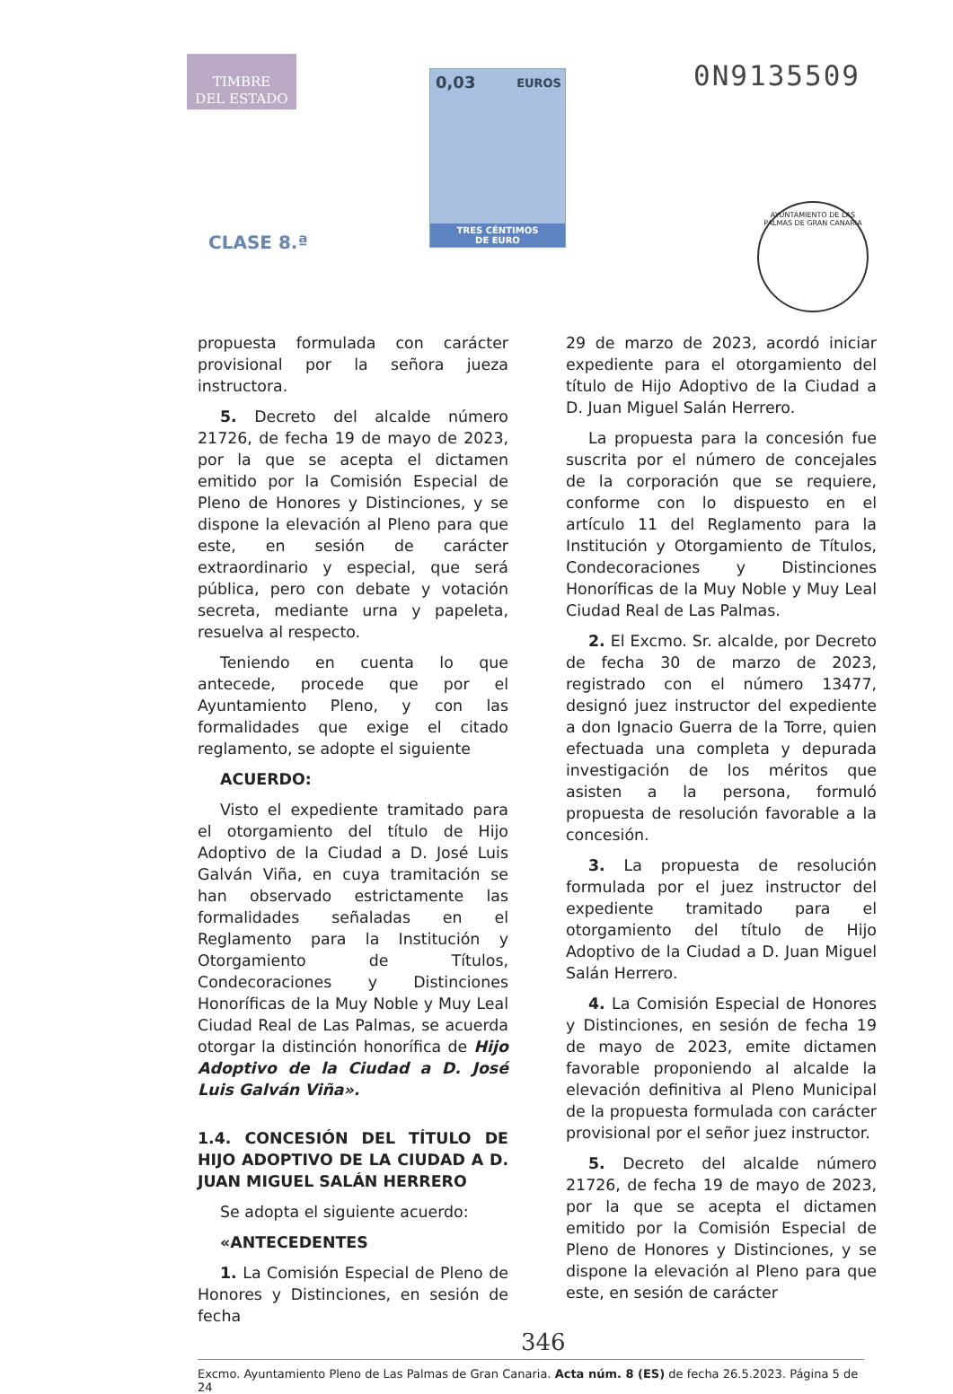TIMBRE
DEL ESTADO
CLASE 8.ª
0,03 EUROS
TRES CÉNTIMOS
DE EURO
0N9135509
AYUNTAMIENTO DE LAS PALMAS DE GRAN CANARIA
propuesta formulada con carácter provisional por la señora jueza instructora.
5. Decreto del alcalde número 21726, de fecha 19 de mayo de 2023, por la que se acepta el dictamen emitido por la Comisión Especial de Pleno de Honores y Distinciones, y se dispone la elevación al Pleno para que este, en sesión de carácter extraordinario y especial, que será pública, pero con debate y votación secreta, mediante urna y papeleta, resuelva al respecto.
Teniendo en cuenta lo que antecede, procede que por el Ayuntamiento Pleno, y con las formalidades que exige el citado reglamento, se adopte el siguiente
ACUERDO:
Visto el expediente tramitado para el otorgamiento del título de Hijo Adoptivo de la Ciudad a D. José Luis Galván Viña, en cuya tramitación se han observado estrictamente las formalidades señaladas en el Reglamento para la Institución y Otorgamiento de Títulos, Condecoraciones y Distinciones Honoríficas de la Muy Noble y Muy Leal Ciudad Real de Las Palmas, se acuerda otorgar la distinción honorífica de Hijo Adoptivo de la Ciudad a D. José Luis Galván Viña».
1.4. CONCESIÓN DEL TÍTULO DE HIJO ADOPTIVO DE LA CIUDAD A D. JUAN MIGUEL SALÁN HERRERO
Se adopta el siguiente acuerdo:
«ANTECEDENTES
1. La Comisión Especial de Pleno de Honores y Distinciones, en sesión de fecha
29 de marzo de 2023, acordó iniciar expediente para el otorgamiento del título de Hijo Adoptivo de la Ciudad a D. Juan Miguel Salán Herrero.
La propuesta para la concesión fue suscrita por el número de concejales de la corporación que se requiere, conforme con lo dispuesto en el artículo 11 del Reglamento para la Institución y Otorgamiento de Títulos, Condecoraciones y Distinciones Honoríficas de la Muy Noble y Muy Leal Ciudad Real de Las Palmas.
2. El Excmo. Sr. alcalde, por Decreto de fecha 30 de marzo de 2023, registrado con el número 13477, designó juez instructor del expediente a don Ignacio Guerra de la Torre, quien efectuada una completa y depurada investigación de los méritos que asisten a la persona, formuló propuesta de resolución favorable a la concesión.
3. La propuesta de resolución formulada por el juez instructor del expediente tramitado para el otorgamiento del título de Hijo Adoptivo de la Ciudad a D. Juan Miguel Salán Herrero.
4. La Comisión Especial de Honores y Distinciones, en sesión de fecha 19 de mayo de 2023, emite dictamen favorable proponiendo al alcalde la elevación definitiva al Pleno Municipal de la propuesta formulada con carácter provisional por el señor juez instructor.
5. Decreto del alcalde número 21726, de fecha 19 de mayo de 2023, por la que se acepta el dictamen emitido por la Comisión Especial de Pleno de Honores y Distinciones, y se dispone la elevación al Pleno para que este, en sesión de carácter
346
Excmo. Ayuntamiento Pleno de Las Palmas de Gran Canaria. Acta núm. 8 (ES) de fecha 26.5.2023. Página 5 de 24